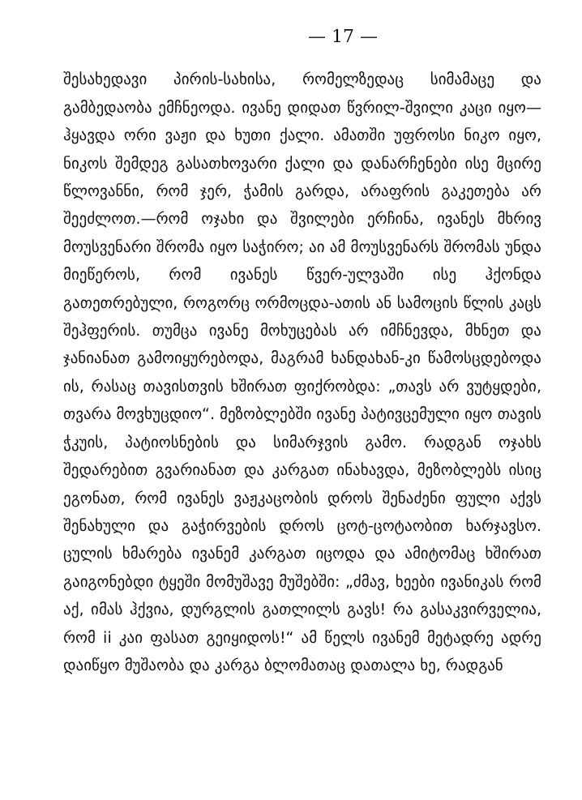— 17 —
შესახედავი პირის-სახისა, რომელზედაც სიმამაცე და გამბედაობა ემჩნეოდა. ივანე დიდათ წვრილ-შვილი კაცი იყო—ჰყავდა ორი ვაჟი და ხუთი ქალი. ამათში უფროსი ნიკო იყო, ნიკოს შემდეგ გასათხოვარი ქალი და დანარჩენები ისე მცირე წლოვანნი, რომ ჯერ, ჭამის გარდა, არაფრის გაკეთება არ შეეძლოთ.—რომ ოჯახი და შვილები ერჩინა, ივანეს მხრივ მოუსვენარი შრომა იყო საჭირო; აი ამ მოუსვენარს შრომას უნდა მიეწეროს, რომ ივანეს წვერ-ულვაში ისე ჰქონდა გათეთრებული, როგორც ორმოცდა-ათის ან სამოცის წლის კაცს შეჰფერის. თუმცა ივანე მოხუცებას არ იმჩნევდა, მხნეთ და ჯანიანათ გამოიყურებოდა, მაგრამ ხანდახან-კი წამოსცდებოდა ის, რასაც თავისთვის ხშირათ ფიქრობდა: „თავს არ ვუტყდები, თვარა მოვხუცდიო“. მეზობლებში ივანე პატივცემული იყო თავის ჭკუის, პატიოსნების და სიმარჯვის გამო. რადგან ოჯახს შედარებით გვარიანათ და კარგათ ინახავდა, მეზობლებს ისიც ეგონათ, რომ ივანეს ვაჟკაცობის დროს შენაძენი ფული აქვს შენახული და გაჭირვების დროს ცოტ-ცოტაობით ხარჯავსო. ცულის ხმარება ივანემ კარგათ იცოდა და ამიტომაც ხშირათ გაიგონებდი ტყეში მომუშავე მუშებში: „ძმავ, ხეები ივანიკას რომ აქ, იმას ჰქვია, დურგლის გათლილს გავს! რა გასაკვირველია, რომ ii კაი ფასათ გეიყიდოს!“ ამ წელს ივანემ მეტადრე ადრე დაიწყო მუშაობა და კარგა ბლომათაც დათალა ხე, რადგან